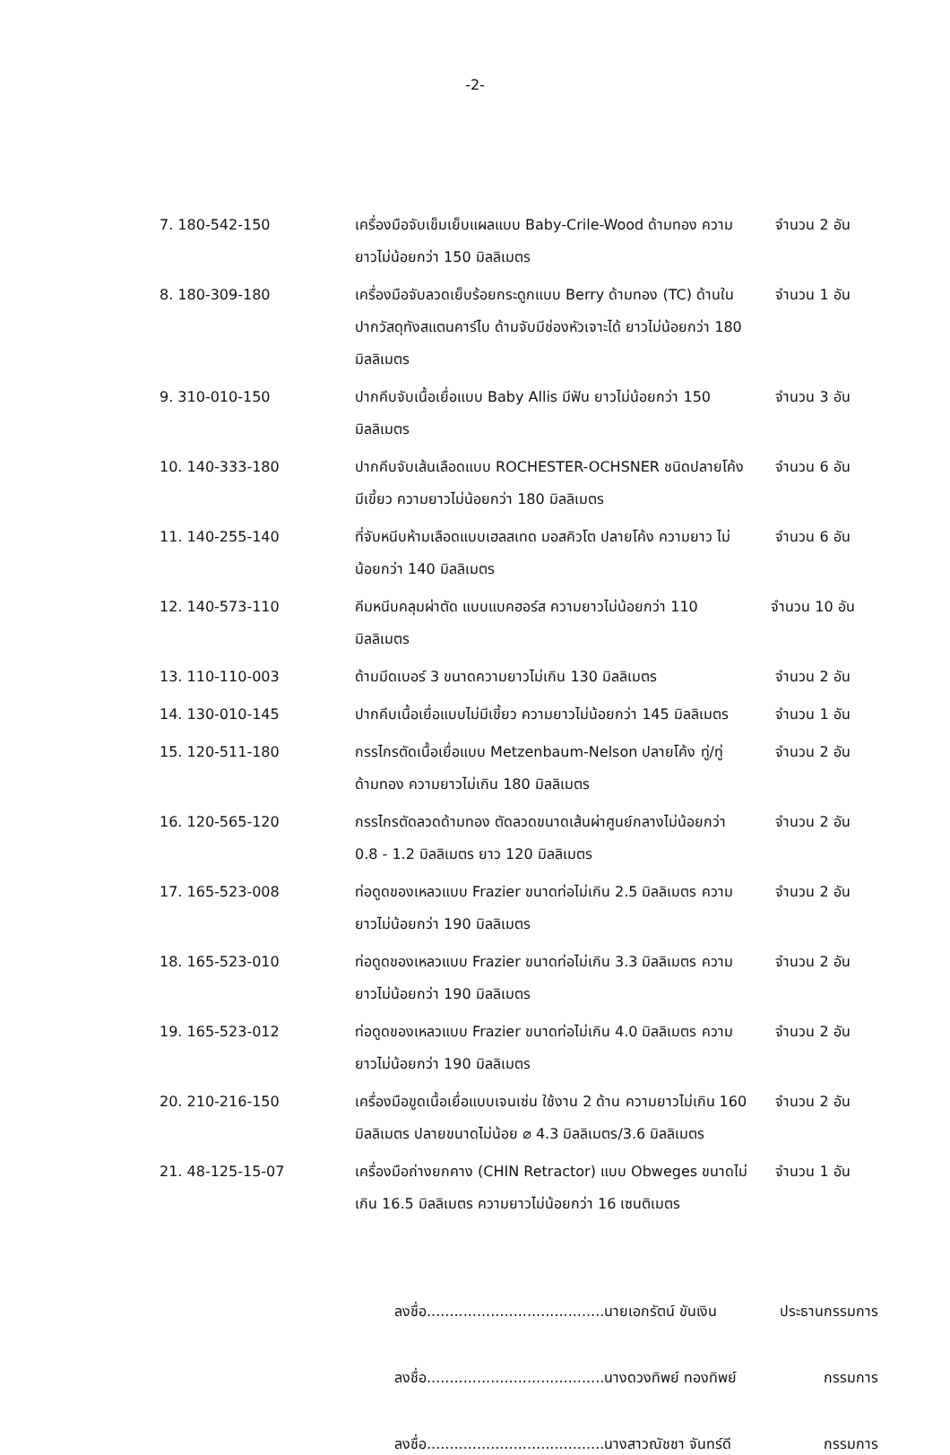-2-
7. 180-542-150 เครื่องมือจับเข็มเย็บแผลแบบ Baby-Crile-Wood ด้ามทอง ความยาวไม่น้อยกว่า 150 มิลลิเมตร
จำนวน 2 อัน
8. 180-309-180 เครื่องมือจับลวดเย็บร้อยกระดูกแบบ Berry ด้ามทอง (TC) ด้านในปากวัสดุทังสแตนคาร์ไบ ด้ามจับมีช่องหัวเจาะได้ ยาวไม่น้อยกว่า 180 มิลลิเมตร
จำนวน 1 อัน
9. 310-010-150 ปากคีบจับเนื้อเยื่อแบบ Baby Allis มีฟัน ยาวไม่น้อยกว่า 150 มิลลิเมตร
จำนวน 3 อัน
10. 140-333-180 ปากคีบจับเส้นเลือดแบบ ROCHESTER-OCHSNER ชนิดปลายโค้ง มีเขี้ยว ความยาวไม่น้อยกว่า 180 มิลลิเมตร
จำนวน 6 อัน
11. 140-255-140 ที่จับหนีบห้ามเลือดแบบเฮลสเทด มอสคิวโต ปลายโค้ง ความยาว ไม่น้อยกว่า 140 มิลลิเมตร
จำนวน 6 อัน
12. 140-573-110 คีมหนีบคลุมผ่าตัด แบบแบคฮอร์ส ความยาวไม่น้อยกว่า 110 มิลลิเมตร
จำนวน 10 อัน
13. 110-110-003 ด้ามมีดเบอร์ 3 ขนาดความยาวไม่เกิน 130 มิลลิเมตร
จำนวน 2 อัน
14. 130-010-145 ปากคีบเนื้อเยื่อแบบไม่มีเขี้ยว ความยาวไม่น้อยกว่า 145 มิลลิเมตร
จำนวน 1 อัน
15. 120-511-180 กรรไกรตัดเนื้อเยื่อแบบ Metzenbaum-Nelson ปลายโค้ง ทู่/ทู่ ด้ามทอง ความยาวไม่เกิน 180 มิลลิเมตร
จำนวน 2 อัน
16. 120-565-120 กรรไกรตัดลวดด้ามทอง ตัดลวดขนาดเส้นผ่าศูนย์กลางไม่น้อยกว่า 0.8 - 1.2 มิลลิเมตร ยาว 120 มิลลิเมตร
จำนวน 2 อัน
17. 165-523-008 ท่อดูดของเหลวแบบ Frazier ขนาดท่อไม่เกิน 2.5 มิลลิเมตร ความยาวไม่น้อยกว่า 190 มิลลิเมตร
จำนวน 2 อัน
18. 165-523-010 ท่อดูดของเหลวแบบ Frazier ขนาดท่อไม่เกิน 3.3 มิลลิเมตร ความยาวไม่น้อยกว่า 190 มิลลิเมตร
จำนวน 2 อัน
19. 165-523-012 ท่อดูดของเหลวแบบ Frazier ขนาดท่อไม่เกิน 4.0 มิลลิเมตร ความยาวไม่น้อยกว่า 190 มิลลิเมตร
จำนวน 2 อัน
20. 210-216-150 เครื่องมือขูดเนื้อเยื่อแบบเจนเซ่น ใช้งาน 2 ด้าน ความยาวไม่เกิน 160 มิลลิเมตร ปลายขนาดไม่น้อย ⌀ 4.3 มิลลิเมตร/3.6 มิลลิเมตร
จำนวน 2 อัน
21. 48-125-15-07 เครื่องมือถ่างยกคาง (CHIN Retractor) แบบ Obweges ขนาดไม่เกิน 16.5 มิลลิเมตร ความยาวไม่น้อยกว่า 16 เซนติเมตร
จำนวน 1 อัน
ลงชื่อ.......................................นายเอกรัตน์ ขันเงิน ประธานกรรมการ
ลงชื่อ.......................................นางดวงทิพย์ ทองทิพย์ กรรมการ
ลงชื่อ.......................................นางสาวณัชชา จันทร์ดี กรรมการ